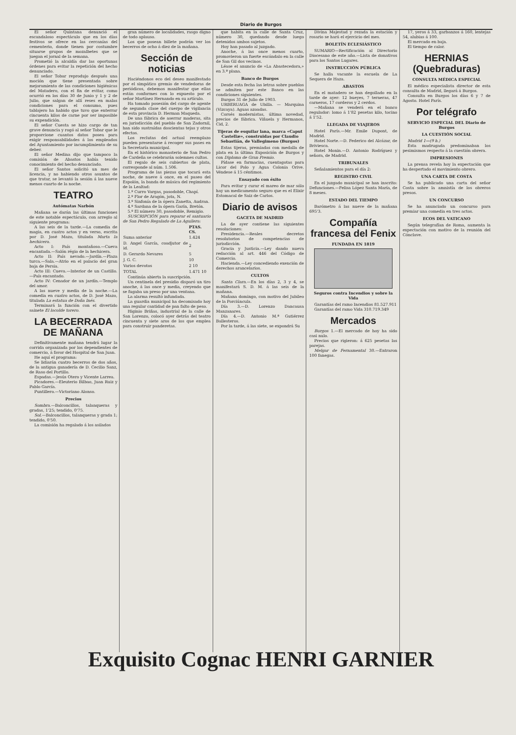Diario de Burgos
El señor Quintana denunció el escandaloso espectáculo que en los días festivos se ofrece en las cercanías del cementerio, donde tienen por costumbre situarse grupos de mozalbetes que se juegan el jornal de la semana.
Prometió la alcaldía dar las oportunas órdenes para evitar la repetición del hecho denunciado.
El señor Tobar reprodujo después una moción que tiene presentada sobre mejoramiento de las condiciones higiénicas del Matadero, con el fin de evitar, como ocurrió en los días 30 de Junio y 1 y 2 de Julio, que salgan de allí reses en malas condiciones para el consumo, pues tablajero ha habido que tuvo que enterrar cincuenta kilos de carne por ser imposible su expendición.
El señor Cuesta se hizo cargo de tan grave denuncia y rogó al señor Tobar que le proporcione cuantos datos posea para exigir responsabilidades á los empleados del Ayuntamiento por incumplimiento de su deber.
El señor Medina dijo que tampoco la comisión de Abastos había tenido conocimiento del hecho denunciado.
El señor Santos solicitó un mes de licencia, y no habiendo otros asuntos de que tratar, se levantó la sesión á las nueve menos cuarto de la noche.
TEATRO
Autómatas Narbón
Mañana se darán las últimas funciones de este notable espectáculo, con arreglo al siguiente programa:
A las seis de la tarde.—La comedia de magia, en cuatro actos y en verso, escrita por D. José Mazo, titulada Marta la hechicera.
Acto I: País montañoso.—Cueva encantada.—Salón régio de la hechicera.
Acto II: País nevado.—Jardín.—Plaza turca.—Sala.—Atrio en el palacio del gran baja de Persia.
Acto III: Cueva.—Interior de un Castillo.—País encantado.
Acto IV: Cenador de un jardín.—Templo del amor.
A las nueve y media de la noche.—La comedia en cuatro actos, de D. José Mazo, titulada La estatua de Doña Inés.
Terminará la función con el divertido sainete El locolde torero.
LA BECERRADA DE MAÑANA
Definitivamente mañana tendrá lugar la corrida organizada por los dependientes de comercio, á favor del Hospital de San Juan.
He aquí el programa:
Se lidiarán cuatro becerros de dos años, de la antigua ganadería de D. Cecilio Sanz, de Raso del Portillo.
Espadas.—Jesús Otero y Vicente Larrea.
Picadores.—Eleuterio Bilbao, Juan Ruiz y Pablo García.
Puntillero.—Victoriano Alonso.
Precios
Sombra.—Balconcillos, talanqueras y gradas, 1'25; tendido, 0'75.
Sol.—Balconcillos, talanqueras y grada 1; tendido, 0'50.
La comisión ha regalado á los asilados
gran número de localidades, rasgo digno de todo aplauso.
Los que posean billete podrán ver los becerros de ocho á diez de la mañana.
Sección de noticias
Haciéndonos eco del deseo manifestado por el simpático gremio de vendedoras de periódicos, debemos manifestar que ellas están conformes con lo expuesto por el señor Martínez Hernando en su artículo.
Ha tomado posesión del cargo de agente de segunda clase del cuerpo de vigilancia de esta provincia D. Herman Maqueda.
De una fábrica de aserrar maderas, sita en jurisdicción del pueblo de San Zadornil, han sido sustraídas doscientas tejas y otros efectos.
Los reclutas del actual reemplazo pueden presentarse á recoger sus pases en la Secretaría municipal.
En el histórico monasterio de San Pedro de Cardeña se celebrarán solemnes cultos.
El regalo de seis cubiertos de plata, corresponde al núm. 1.506.
Programa de las piezas que tocará esta noche, de nueve á once, en el paseo del Espolón, la banda de música del regimiento de la Lealtad:
1.º Curro Vargas, pasodoble, Chapí.
2.º Flor de Aragón, jota, N.
3.º Sinfonía de la ópera Zanetta, Audran.
4.º Sardana de la ópera Garín, Bretón.
5.º El número 30, pasodoble, Remigio.
SUSCRIPCIÓN para reparar el santuario de San Pedro Regalado de La Aguilera:
| | PTAS. CS. |
| --- | --- |
| Suma anterior | 1.424 |
| D. Angel García, coadjutor de id. | 2 |
| D. Gerardo Nevares | 5 |
| J. G. C. | 10 |
| Varios devotos | 2 10 |
| TOTAL | 1.471 10 |
Continúa abierta la suscripción.
Un centinela del presidio disparó un tiro anoche, á las once y media, creyendo que se fugaba un preso por una ventana.
La alarma resultó infundada.
La guardia municipal ha decomisado hoy una regular cantidad de pan falto de peso.
Higinio Briñas, industrial de la calle de San Lorenzo, colocó ayer detrás del teatro cincuenta y siete aros de los que emplea para construir panderetas.
que habita en la calle de Santa Cruz, número 30, quedando desde luego detenidos ambos sujetos.
Hoy han pasado al juzgado.
Anoche, á las once menos cuarto, promovieron un fuerte escándalo en la calle de San Gil dos vecinos.
Léase el anuncio de «La Abastecedora,» en 3.ª plana.
Banco de Burgos
Desde esta fecha las letras sobre pueblos se admiten por este Banco en las condiciones siguientes.
Burgos 31 de Julio de 1903.
URBERUAGA de Ubilla. — Marquina (Vizcaya). Aguas azoadas.
Corsés modernistas, última novedad, precios de fábrica. Viñuela y Hermanos, Cid, 2.
Tijeras de esquilar lana, marca «Caput Castellæ», construidas por Claudio Sebastián, de Vallegimeno (Burgos)
Estas tijeras, premiadas con medalla de plata en la última Exposición de Burgos y con Diploma de Gran Premio.
Pídase en farmacias, cuentagotas para Licor del Polo y Agua Colonia Orive. Véndese á 15 céntimos.
Ensayado con éxito
Para evitar y curar el mareo de mar sólo hay un medicamento seguro que es el Elixir Estomacal de Saiz de Carlos.
Diario de avisos
GACETA DE MADRID
La de ayer contiene las siguientes resoluciones:
Presidencia.—Reales decretos resolutorios de competencias de jurisdicción.
Gracia y Justicia.—Ley dando nueva redacción al art. 446 del Código de Comercio.
Hacienda.—Ley concediendo exención de derechos arancelarios.
CULTOS
Santa Clara.—En los días 2, 3 y 4, se manifestará S. D. M. á las seis de la mañana.
Mañana domingo, con motivo del Jubileo de la Porciúncula.
Día 3.—D. Lorenzo Dancausa Manzanares.
Día 4.—D. Antonio M.ª Gutiérrez Ballesteros.
Por la tarde, á las siete, se expondrá Su
Divina Majestad y rezada la estación y rosario se hará el ejercicio del mes.
BOLETÍN ECLESIÁSTICO
SUMARIO—Rectificación al Directorio Diocesano de este año.—Lista de donativos para los Santos Lugares.
INSTRUCCIÓN PÚBLICA
Se halla vacante la escuela de La Sequera de Haza.
ABASTOS
En el matadero se han degollado en la tarde de ayer: 12 bueyes, 7 terneras, 47 carneros, 17 corderos y 2 cerdos.
—Mañana se venderá en el banco regulador: lomo á 1'82 pesetas kilo, tocino á 1'52.
LLEGADA DE VIAJEROS
Hotel París.—Mr. Emile Dupont, de Madrid.
Hotel Norte.—D. Federico del Alcázar, de Briviesca.
Hotel Monin.—D. Antonio Rodríguez y señora, de Madrid.
TRIBUNALES
Señalamientos para el día 2:
REGISTRO CIVIL
En el juzgado municipal se han inscrito: Defunciones.—Felisa López Santa María, de 8 meses.
ESTADO DEL TIEMPO
Barómetro á las nueve de la mañana 695'3.
Compañía francesa del Fenix
FUNDADA EN 1819
Seguros contra Incendios y sobre la Vida
Garantías del ramo Incendios 81.527.911
Garantías del ramo Vida 310.719.349
Mercados
Burgos 1.—El mercado de hoy ha sido casi nulo.
Precios que rigieron: á 625 pesetas las parejas.
Melgar de Fernamental 30.—Entraron 100 fanegas.
17, yeros á 33, garbanzos á 160, lentejas 54, alubias á 100.
El mercado en baja.
El tiempo de calor.
HERNIAS (Quebraduras)
CONSULTA MÉDICA ESPECIAL
El médico especialista director de esta consulta de Madrid, llegará á Burgos.
Consulta en Burgos los días 6 y 7 de Agosto. Hotel París.
Por telégrafo
SERVICIO ESPECIAL DEL Diario de Burgos
LA CUESTIÓN SOCIAL
Madrid 1—(9 h.)
Esta madrugada predominaban los pesimismos respecto á la cuestión obrera.
IMPRESIONES
La prensa revela hoy la expectación que ha despertado el movimiento obrero.
UNA CARTA DE COSTA
Se ha publicado una carta del señor Costa sobre la amnistía de los obreros presos.
UN CONCURSO
Se ha anunciado un concurso para premiar una comedia en tres actos.
ECOS DEL VATICANO
Según telegrafían de Roma, aumenta la expectación con motivo de la reunión del Cónclave.
Exquisito Cognac HENRI GARNIER